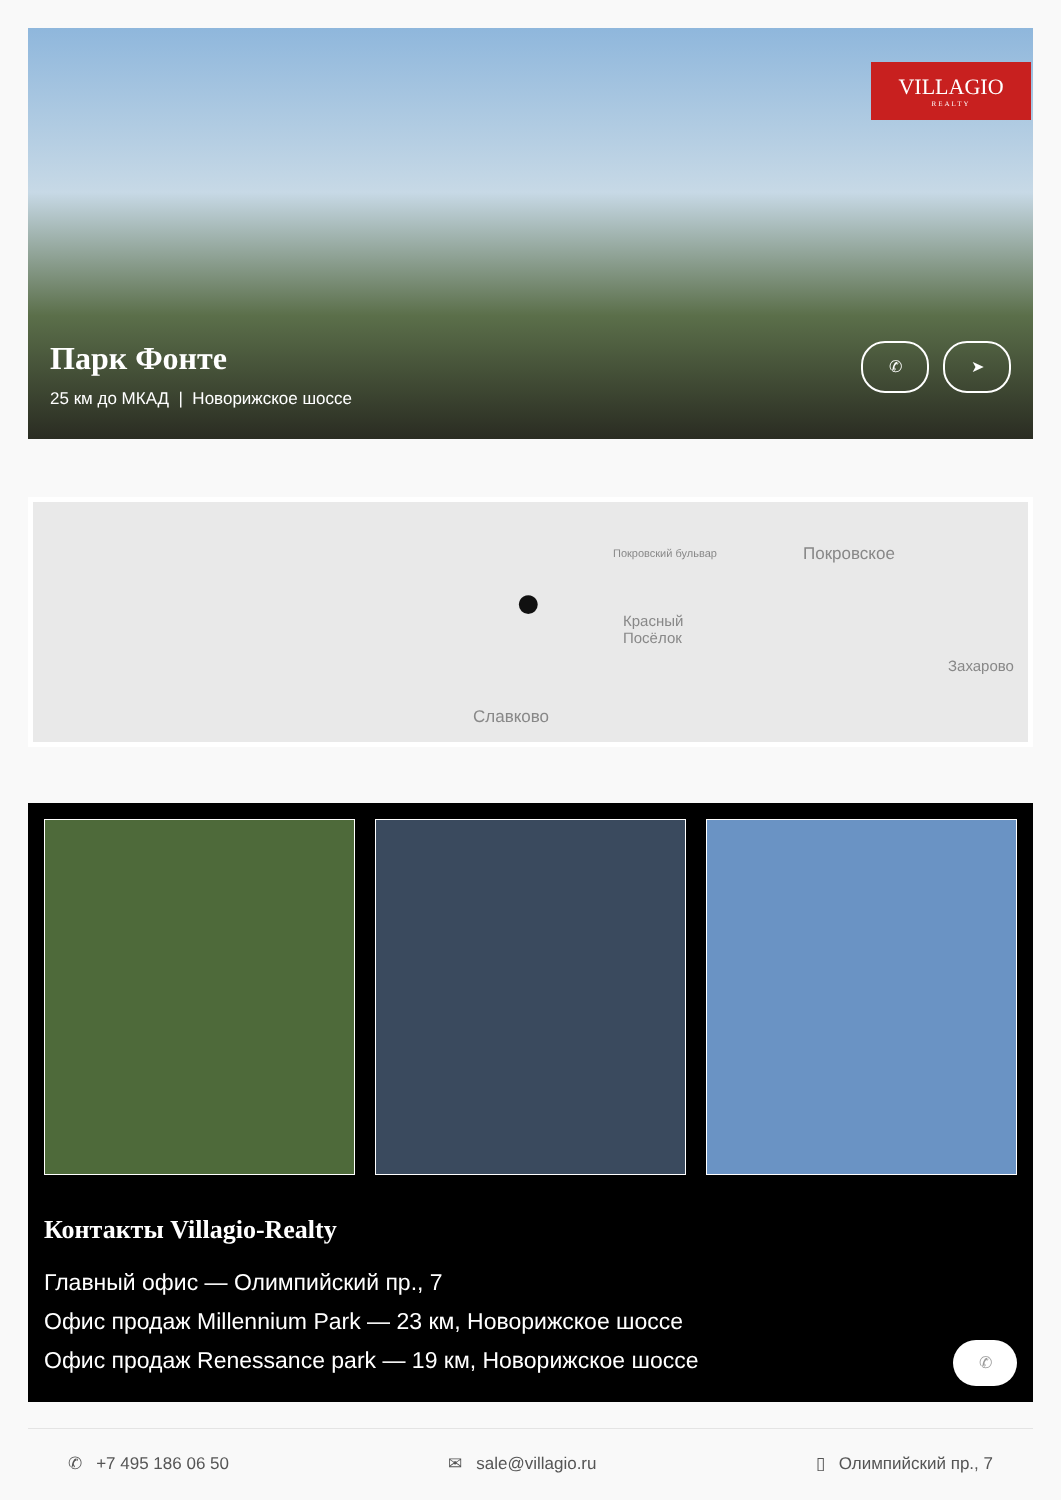VILLAGIO
REALTY
Парк Фонте
25 км до МКАД | Новорижское шоссе
✆ ➤
Покровский бульвар Покровское
Красный
Посёлок
Захарово
Славково
●
Контакты Villagio-Realty
Главный офис — Олимпийский пр., 7
Офис продаж Millennium Park — 23 км, Новорижское шоссе
Офис продаж Renessance park — 19 км, Новорижское шоссе
✆
✆ +7 495 186 06 50 ✉ sale@villagio.ru ▯ Олимпийский пр., 7